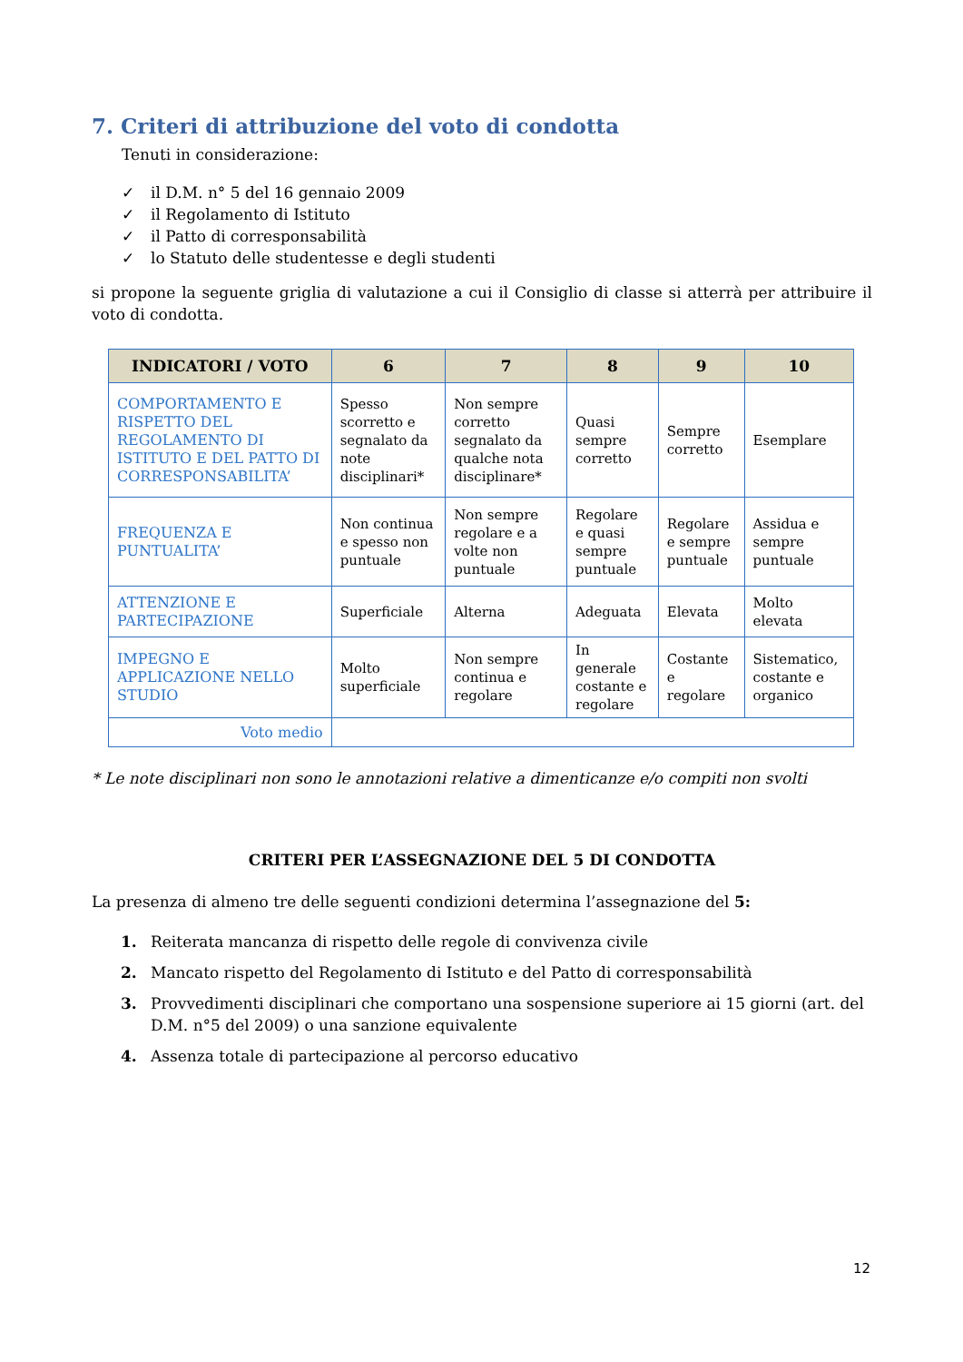7. Criteri di attribuzione del voto di condotta
Tenuti in considerazione:
✓ il D.M. n° 5 del 16 gennaio 2009
✓ il Regolamento di Istituto
✓ il Patto di corresponsabilità
✓ lo Statuto delle studentesse e degli studenti
si propone la seguente griglia di valutazione a cui il Consiglio di classe si atterrà per attribuire il voto di condotta.
| INDICATORI / VOTO | 6 | 7 | 8 | 9 | 10 |
| --- | --- | --- | --- | --- | --- |
| COMPORTAMENTO E RISPETTO DEL REGOLAMENTO DI ISTITUTO E DEL PATTO DI CORRESPONSABILITA’ | Spesso scorretto e segnalato da note disciplinari* | Non sempre corretto segnalato da qualche nota disciplinare* | Quasi sempre corretto | Sempre corretto | Esemplare |
| FREQUENZA E PUNTUALITA’ | Non continua e spesso non puntuale | Non sempre regolare e a volte non puntuale | Regolare e quasi sempre puntuale | Regolare e sempre puntuale | Assidua e sempre puntuale |
| ATTENZIONE E PARTECIPAZIONE | Superficiale | Alterna | Adeguata | Elevata | Molto elevata |
| IMPEGNO E APPLICAZIONE NELLO STUDIO | Molto superficiale | Non sempre continua e regolare | In generale costante e regolare | Costante e regolare | Sistematico, costante e organico |
| Voto medio | | | | | |
* Le note disciplinari non sono le annotazioni relative a dimenticanze e/o compiti non svolti
CRITERI PER L’ASSEGNAZIONE DEL 5 DI CONDOTTA
La presenza di almeno tre delle seguenti condizioni determina l’assegnazione del 5:
1. Reiterata mancanza di rispetto delle regole di convivenza civile
2. Mancato rispetto del Regolamento di Istituto e del Patto di corresponsabilità
3. Provvedimenti disciplinari che comportano una sospensione superiore ai 15 giorni (art. del D.M. n°5 del 2009) o una sanzione equivalente
4. Assenza totale di partecipazione al percorso educativo
12